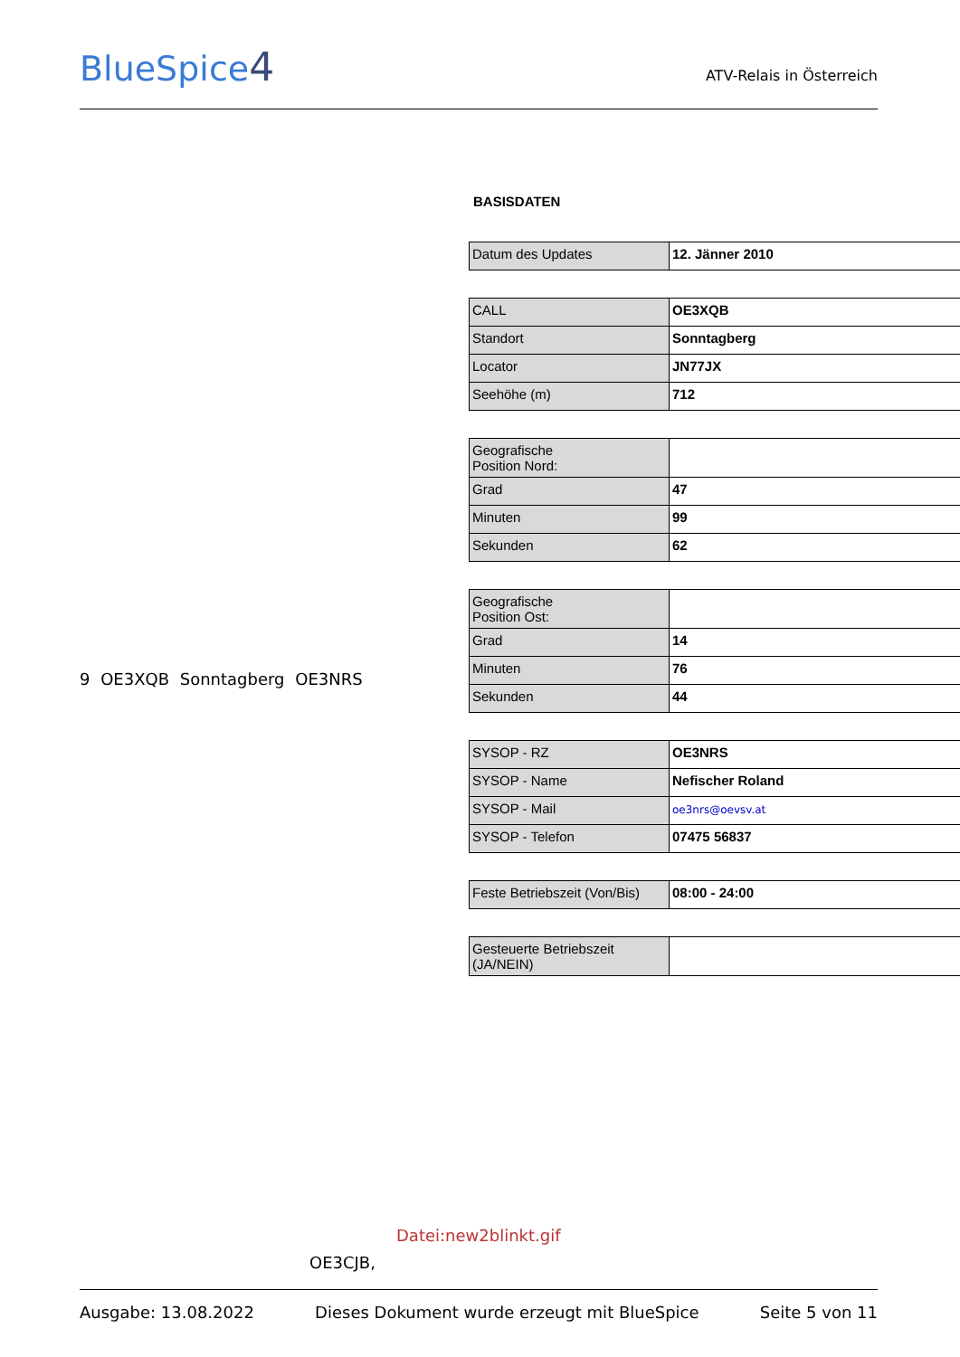BlueSpice4
ATV-Relais in Österreich
9 OE3XQB Sonntagberg OE3NRS
BASISDATEN
| Datum des Updates | 12. Jänner 2010 |
| CALL | OE3XQB |
| Standort | Sonntagberg |
| Locator | JN77JX |
| Seehöhe (m) | 712 |
| Geografische Position Nord: | |
| Grad | 47 |
| Minuten | 99 |
| Sekunden | 62 |
| Geografische Position Ost: | |
| Grad | 14 |
| Minuten | 76 |
| Sekunden | 44 |
| SYSOP - RZ | OE3NRS |
| SYSOP - Name | Nefischer Roland |
| SYSOP - Mail | oe3nrs@oevsv.at |
| SYSOP - Telefon | 07475 56837 |
| Feste Betriebszeit (Von/Bis) | 08:00 - 24:00 |
| Gesteuerte Betriebszeit (JA/NEIN) | |
Datei:new2blinkt.gif
OE3CJB,
Ausgabe: 13.08.2022 Dieses Dokument wurde erzeugt mit BlueSpice Seite 5 von 11